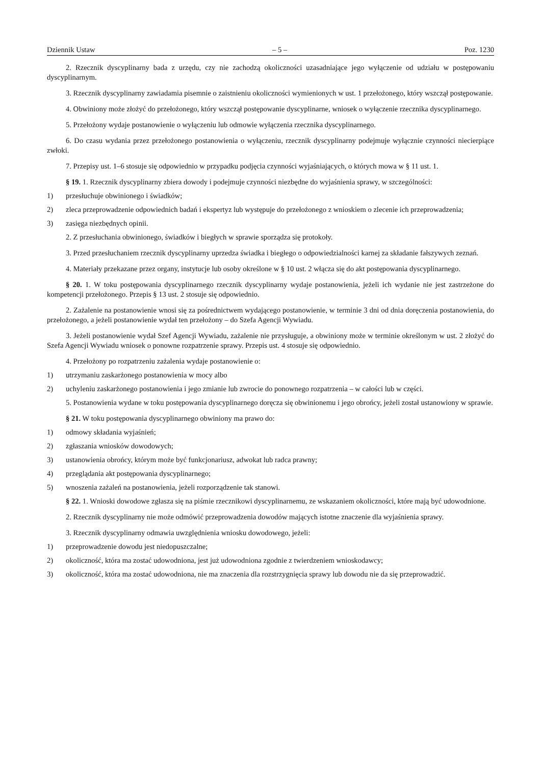Dziennik Ustaw – 5 – Poz. 1230
2. Rzecznik dyscyplinarny bada z urzędu, czy nie zachodzą okoliczności uzasadniające jego wyłączenie od udziału w postępowaniu dyscyplinarnym.
3. Rzecznik dyscyplinarny zawiadamia pisemnie o zaistnieniu okoliczności wymienionych w ust. 1 przełożonego, który wszczął postępowanie.
4. Obwiniony może złożyć do przełożonego, który wszczął postępowanie dyscyplinarne, wniosek o wyłączenie rzecznika dyscyplinarnego.
5. Przełożony wydaje postanowienie o wyłączeniu lub odmowie wyłączenia rzecznika dyscyplinarnego.
6. Do czasu wydania przez przełożonego postanowienia o wyłączeniu, rzecznik dyscyplinarny podejmuje wyłącznie czynności niecierpiące zwłoki.
7. Przepisy ust. 1–6 stosuje się odpowiednio w przypadku podjęcia czynności wyjaśniających, o których mowa w § 11 ust. 1.
§ 19. 1. Rzecznik dyscyplinarny zbiera dowody i podejmuje czynności niezbędne do wyjaśnienia sprawy, w szczególności:
1) przesłuchuje obwinionego i świadków;
2) zleca przeprowadzenie odpowiednich badań i ekspertyz lub występuje do przełożonego z wnioskiem o zlecenie ich przeprowadzenia;
3) zasięga niezbędnych opinii.
2. Z przesłuchania obwinionego, świadków i biegłych w sprawie sporządza się protokoły.
3. Przed przesłuchaniem rzecznik dyscyplinarny uprzedza świadka i biegłego o odpowiedzialności karnej za składanie fałszywych zeznań.
4. Materiały przekazane przez organy, instytucje lub osoby określone w § 10 ust. 2 włącza się do akt postępowania dyscyplinarnego.
§ 20. 1. W toku postępowania dyscyplinarnego rzecznik dyscyplinarny wydaje postanowienia, jeżeli ich wydanie nie jest zastrzeżone do kompetencji przełożonego. Przepis § 13 ust. 2 stosuje się odpowiednio.
2. Zażalenie na postanowienie wnosi się za pośrednictwem wydającego postanowienie, w terminie 3 dni od dnia doręczenia postanowienia, do przełożonego, a jeżeli postanowienie wydał ten przełożony – do Szefa Agencji Wywiadu.
3. Jeżeli postanowienie wydał Szef Agencji Wywiadu, zażalenie nie przysługuje, a obwiniony może w terminie określonym w ust. 2 złożyć do Szefa Agencji Wywiadu wniosek o ponowne rozpatrzenie sprawy. Przepis ust. 4 stosuje się odpowiednio.
4. Przełożony po rozpatrzeniu zażalenia wydaje postanowienie o:
1) utrzymaniu zaskarżonego postanowienia w mocy albo
2) uchyleniu zaskarżonego postanowienia i jego zmianie lub zwrocie do ponownego rozpatrzenia – w całości lub w części.
5. Postanowienia wydane w toku postępowania dyscyplinarnego doręcza się obwinionemu i jego obrońcy, jeżeli został ustanowiony w sprawie.
§ 21. W toku postępowania dyscyplinarnego obwiniony ma prawo do:
1) odmowy składania wyjaśnień;
2) zgłaszania wniosków dowodowych;
3) ustanowienia obrońcy, którym może być funkcjonariusz, adwokat lub radca prawny;
4) przeglądania akt postępowania dyscyplinarnego;
5) wnoszenia zażaleń na postanowienia, jeżeli rozporządzenie tak stanowi.
§ 22. 1. Wnioski dowodowe zgłasza się na piśmie rzecznikowi dyscyplinarnemu, ze wskazaniem okoliczności, które mają być udowodnione.
2. Rzecznik dyscyplinarny nie może odmówić przeprowadzenia dowodów mających istotne znaczenie dla wyjaśnienia sprawy.
3. Rzecznik dyscyplinarny odmawia uwzględnienia wniosku dowodowego, jeżeli:
1) przeprowadzenie dowodu jest niedopuszczalne;
2) okoliczność, która ma zostać udowodniona, jest już udowodniona zgodnie z twierdzeniem wnioskodawcy;
3) okoliczność, która ma zostać udowodniona, nie ma znaczenia dla rozstrzygnięcia sprawy lub dowodu nie da się przeprowadzić.